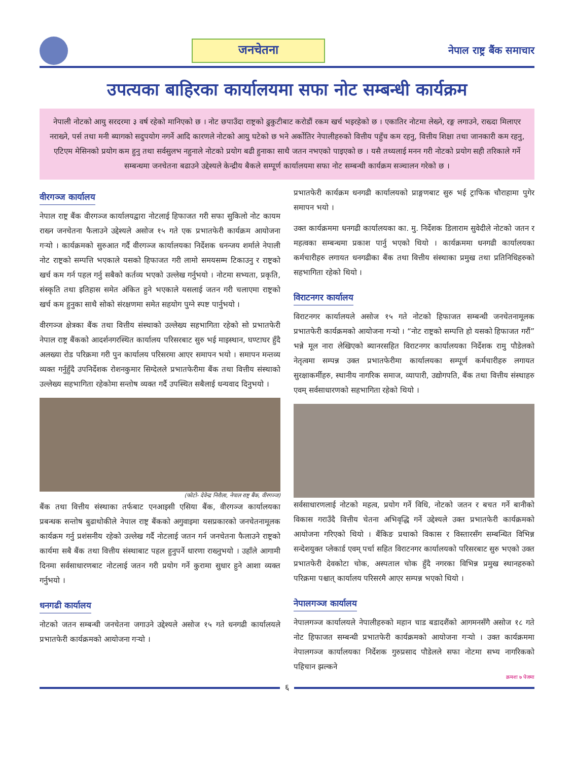जनचेतना
नेपाल राष्ट्र बैंक समाचार
उपत्यका बाहिरका कार्यालयमा सफा नोट सम्बन्धी कार्यक्रम
नेपाली नोटको आयु सरदरमा ३ वर्ष रहेको मानिएको छ । नोट छपाउँदा राष्ट्रको ढुकुटीबाट करोडौं रकम खर्च भइरहेको छ । एकातिर नोटमा लेख्ने, रङ्ग लगाउने, राख्दा मिलाएर नराख्ने, पर्स तथा मनी ब्यागको सदुपयोग नगर्ने आदि कारणले नोटको आयु घटेको छ भने अर्कोतिर नेपालीहरुको वित्तीय पहुँच कम रहनु, वित्तीय शिक्षा तथा जानकारी कम रहनु, एटिएम मेसिनको प्रयोग कम हुनु तथा सर्वसुलभ नहुनाले नोटको प्रयोग बढी हुनाका साथै जतन नभएको पाइएको छ । यसै तथ्यलाई मनन गरी नोटको प्रयोग सही तरिकाले गर्ने सम्बन्धमा जनचेतना बढाउने उद्देश्यले केन्द्रीय बैकले सम्पूर्ण कार्यालयमा सफा नोट सम्बन्धी कार्यक्रम सञ्चालन गरेको छ ।
वीरगञ्ज कार्यालय
नेपाल राष्ट्र बैंक वीरगञ्ज कार्यालयद्वारा नोटलाई हिफाजत गरी सफा सुकिलो नोट कायम राख्न जनचेतना फैलाउने उद्देश्यले असोज १५ गते एक प्रभातफेरी कार्यक्रम आयोजना गऱ्यो । कार्यक्रमको सुरुआत गर्दै वीरगञ्ज कार्यालयका निर्देशक धनन्जय शर्माले नेपाली नोट राष्ट्रको सम्पत्ति भएकाले यसको हिफाजत गरी लामो समयसम्म टिकाउनु र राष्ट्रको खर्च कम गर्न पहल गर्नु सबैको कर्तव्य भएको उल्लेख गर्नुभयो । नोटमा सभ्यता, प्रकृति, संस्कृति तथा इतिहास समेत अंकित हुने भएकाले यसलाई जतन गरी चलाएमा राष्ट्रको खर्च कम हुनुका साथै सोको संरक्षणमा समेत सहयोग पुग्ने स्पष्ट पार्नुभयो ।
वीरगञ्ज क्षेत्रका बैंक तथा वित्तीय संस्थाको उल्लेख्य सहभागिता रहेको सो प्रभातफेरी नेपाल राष्ट्र बैंकको आदर्शनगरस्थित कार्यालय परिसरबाट सुरु भई माइस्थान, घण्टाघर हुँदै अलख्या रोड परिक्रमा गरी पुन कार्यालय परिसरमा आएर समापन भयो । समापन मन्तव्य व्यक्त गर्नुहुँदै उपनिर्देशक रोशनकुमार सिग्देलले प्रभातफेरीमा बैंक तथा वित्तीय संस्थाको उल्लेख्य सहभागिता रहेकोमा सन्तोष व्यक्त गर्दै उपस्थित सबैलाई धन्यवाद दिनुभयो ।
(फोटो- देवेन्द्र निरौला, नेपाल राष्ट्र बैंक, वीरगञ्ज)
बैंक तथा वित्तीय संस्थाका तर्फबाट एनआइसी एसिया बैंक, वीरगञ्ज कार्यालयका प्रबन्धक सन्तोष बुढाथोकीले नेपाल राष्ट्र बैंकको अगुवाइमा यसप्रकारको जनचेतनामूलक कार्यक्रम गर्नु प्रशंसनीय रहेको उल्लेख गर्दै नोटलाई जतन गर्न जनचेतना फैलाउने राष्ट्रको कार्यमा सबै बैंक तथा वित्तीय संस्थाबाट पहल हुनुपर्ने धारणा राख्नुभयो । उहाँले आगामी दिनमा सर्वसाधारणबाट नोटलाई जतन गरी प्रयोग गर्ने कुरामा सुधार हुने आशा व्यक्त गर्नुभयो ।
धनगढी कार्यालय
नोटको जतन सम्बन्धी जनचेतना जगाउने उद्देश्यले असोज १५ गते धनगढी कार्यालयले प्रभातफेरी कार्यक्रमको आयोजना गऱ्यो ।
प्रभातफेरी कार्यक्रम धनगढी कार्यालयको प्राङ्गणबाट सुरु भई ट्राफिक चौराहामा पुगेर समापन भयो ।
उक्त कार्यक्रममा धनगढी कार्यालयका का. मु. निर्देशक डिलाराम सुवेदीले नोटको जतन र महत्वका सम्बन्धमा प्रकाश पार्नु भएको थियो । कार्यक्रममा धनगढी कार्यालयका कर्मचारीहरु लगायत धनगढीका बैंक तथा वित्तीय संस्थाका प्रमुख तथा प्रतिनिधिहरुको सहभागिता रहेको थियो ।
विराटनगर कार्यालय
विराटनगर कार्यालयले असोज १५ गते नोटको हिफाजत सम्बन्धी जनचेतनामूलक प्रभातफेरी कार्यक्रमको आयोजना गऱ्यो । “नोट राष्ट्रको सम्पत्ति हो यसको हिफाजत गरौं” भन्ने मूल नारा लेखिएको ब्यानरसहित विराटनगर कार्यालयका निर्देशक रामु पौडेलको नेतृत्वमा सम्पन्न उक्त प्रभातफेरीमा कार्यालयका सम्पूर्ण कर्मचारीहरु लगायत सुरक्षाकर्मीहरु, स्थानीय नागरिक समाज, व्यापारी, उद्योगपति, बैंक तथा वित्तीय संस्थाहरु एवम् सर्वसाधारणको सहभागिता रहेको थियो ।
सर्वसाधारणलाई नोटको महत्व, प्रयोग गर्ने विधि, नोटको जतन र बचत गर्ने बानीको विकास गराउँदै वित्तीय चेतना अभिवृद्धि गर्ने उद्देश्यले उक्त प्रभातफेरी कार्यक्रमको आयोजना गरिएको थियो । बैंकिङ प्रथाको विकास र विस्तारसँग सम्बन्धित विभिन्न सन्देशयुक्त प्लेकार्ड एवम् पर्चा सहित विराटनगर कार्यालयको परिसरबाट सुरु भएको उक्त प्रभातफेरी देवकोटा चोक, अस्पताल चोक हुँदै नगरका विभिन्न प्रमुख स्थानहरुको परिक्रमा पश्चात् कार्यालय परिसरमै आएर सम्पन्न भएको थियो ।
नेपालगञ्ज कार्यालय
नेपालगञ्ज कार्यालयले नेपालीहरुको महान चाड बडादशैंको आगमनसँगै असोज १८ गते नोट हिफाजत सम्बन्धी प्रभातफेरी कार्यक्रमको आयोजना गऱ्यो । उक्त कार्यक्रममा नेपालगञ्ज कार्यालयका निर्देशक गुरुप्रसाद पौडेलले सफा नोटमा सभ्य नागरिकको पहिचान झल्कने
क्रमशः ७ पेजमा
६